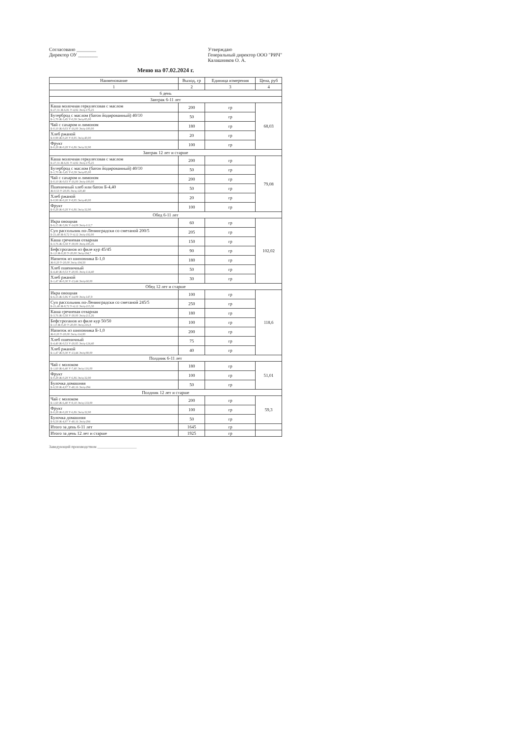Согласовано ________
Директор ОУ ________
Утверждаю
Генеральный директор ООО "РИЧ"
Калашников О. А.
Меню на 07.02.2024 г.
| Наименование | Выход, гр | Единица измерения | Цена, руб |
| --- | --- | --- | --- |
| 1 | 2 | 3 | 4 |
| 6 день | | | |
| Завтрак 6-11 лет | | | |
| Каша молочная геркулесовая с маслом Б-27,31 Ж-6,81 У-4,82 Эн/ц-176,25 | 200 | гр | 68,03 |
| Бутерброд с маслом (батон йодированный) 40/10 Б-1,70 Ж-3,45 У-0,39 Эн/ц-85,00 | 50 | гр | |
| Чай с сахаром и лимоном Б-0,10 Ж-0,03 У-16,00 Эн/ц-100,00 | 180 | гр | |
| Хлеб ржаной Б-0,98 Ж-0,20 У-8,95 Эн/ц-40,00 | 20 | гр | |
| Фрукт Б-0,28 Ж-0,28 У-6,86 Эн/ц-32,90 | 100 | гр | |
| Завтрак 12 лет и старше | | | |
| Каша молочная геркулесовая с маслом Б-27,31 Ж-6,81 У-4,82 Эн/ц-176,25 | 200 | гр | 79,08 |
| Бутерброд с маслом (батон йодированный) 40/10 Б-1,70 Ж-3,45 У-0,39 Эн/ц-85,00 | 50 | гр | |
| Чай с сахаром и лимоном Б-0,10 Ж-0,03 У-16,00 Эн/ц-100,00 | 200 | гр | |
| Пшеничный хлеб или батон Б-4,40 Ж-0,53 У-20,85 Эн/ц-120,40 | 50 | гр | |
| Хлеб ржаной Б-0,98 Ж-0,20 У-8,95 Эн/ц-40,00 | 20 | гр | |
| Фрукт Б-0,28 Ж-0,28 У-6,86 Эн/ц-32,90 | 100 | гр | |
| Обед 6-11 лет | | | |
| Икра овощная Б-6,15 Ж-5,96 У-14,09 Эн/ц-112,7 | 60 | гр | 102,02 |
| Суп рассольник по-Ленинградски со сметаной 200/5 Б-21,40 Ж-8,72 У-4,12 Эн/ц-192,00 | 205 | гр | |
| Каша гречневая отварная Б-3,76 Ж-5,58 У-30,00 Эн/ц-185,26 | 150 | гр | |
| Бефстроганов из филе кур 45/45 Б-1,0 Ж-0,20 У-20,00 Эн/ц-194,7 | 90 | гр | |
| Напиток из шиповника Б-1,0 Ж-0,20 У-20,00 Эн/ц-104,50 | 180 | гр | |
| Хлеб пшеничный Б-4,40 Ж-0,53 У-20,85 Эн/ц-114,40 | 50 | гр | |
| Хлеб ржаной Б-1,47 Ж-0,30 У-13,44 Эн/ц-60,00 | 30 | гр | |
| Обед 12 лет и старше | | | |
| Икра овощная Б-6,15 Ж-5,96 У-14,09 Эн/ц-147,9 | 100 | гр | 118,6 |
| Суп рассольник по-Ленинградски со сметаной 245/5 Б-21,40 Ж-8,72 У-4,12 Эн/ц-215,30 | 250 | гр | |
| Каша гречневая отварная Б-3,76 Ж-5,58 У-30,00 Эн/ц-211,26 | 180 | гр | |
| Бефстроганов из филе кур 50/50 Б-1,0 Ж-0,20 У-20,00 Эн/ц-216,8 | 100 | гр | |
| Напиток из шиповника Б-1,0 Ж-0,20 У-20,00 Эн/ц-114,80 | 200 | гр | |
| Хлеб пшеничный Б-4,40 Ж-0,53 У-20,85 Эн/ц-124,40 | 75 | гр | |
| Хлеб ржаной Б-1,47 Ж-0,30 У-13,44 Эн/ц-80,00 | 40 | гр | |
| Полдник 6-11 лет | | | |
| Чай с молоком Б-1,60 Ж-6,40 У-7,40 Эн/ц-116,00 | 180 | гр | 51,01 |
| Фрукт Б-0,28 Ж-0,28 У-6,86 Эн/ц-32,90 | 100 | гр | |
| Булочка домашняя Б-6,58 Ж-4,97 У-40,16 Эн/ц-294 | 50 | гр | |
| Полдник 12 лет и старше | | | |
| Чай с молоком Б-1,60 Ж-6,40 У-9,10 Эн/ц-133,00 | 200 | гр | 59,3 |
| Фрукт Б-0,28 Ж-0,28 У-6,86 Эн/ц-32,90 | 100 | гр | |
| Булочка домашняя Б-6,58 Ж-4,97 У-40,16 Эн/ц-294 | 50 | гр | |
| Итого за день 6-11 лет | 1645 | гр | |
| Итого за день 12 лет и старше | 1925 | гр | |
Заведующий производством ____________________